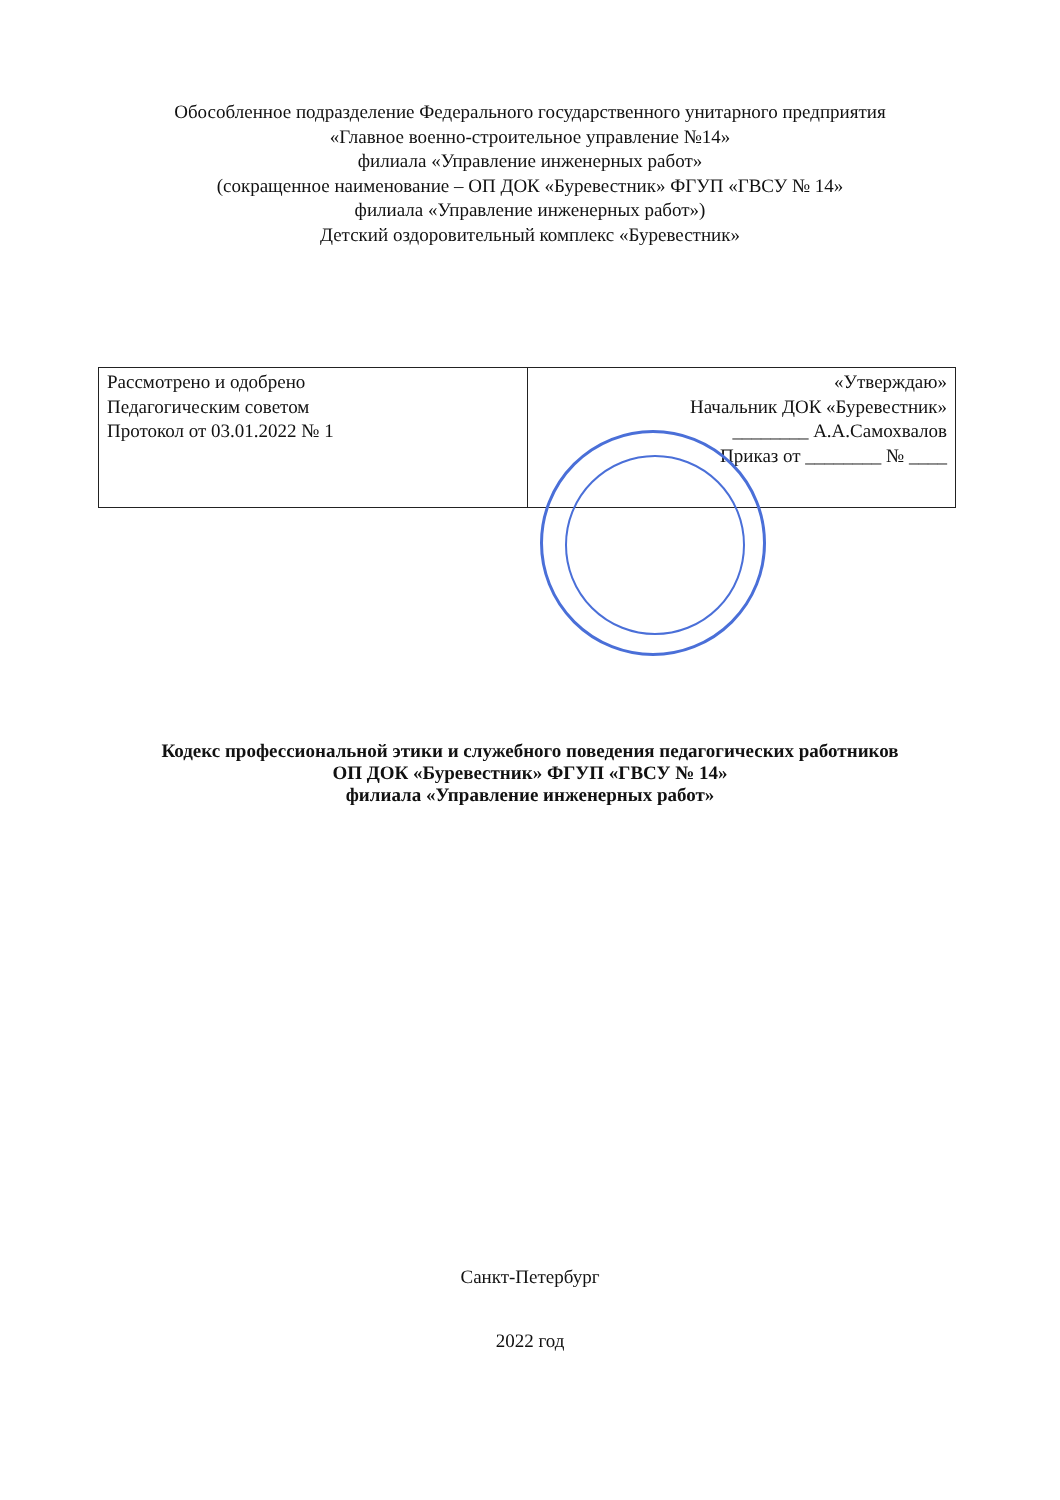Обособленное подразделение Федерального государственного унитарного предприятия
«Главное военно-строительное управление №14»
филиала «Управление инженерных работ»
(сокращенное наименование – ОП ДОК «Буревестник» ФГУП «ГВСУ № 14»
филиала «Управление инженерных работ»)
Детский оздоровительный комплекс «Буревестник»
| Рассмотрено и одобрено Педагогическим советом Протокол от 03.01.2022 № 1 | «Утверждаю» Начальник ДОК «Буревестник» ________ А.А.Самохвалов Приказ от ________ № ____ |
Кодекс профессиональной этики и служебного поведения педагогических работников
ОП ДОК «Буревестник» ФГУП «ГВСУ № 14»
филиала «Управление инженерных работ»
Санкт-Петербург
2022 год